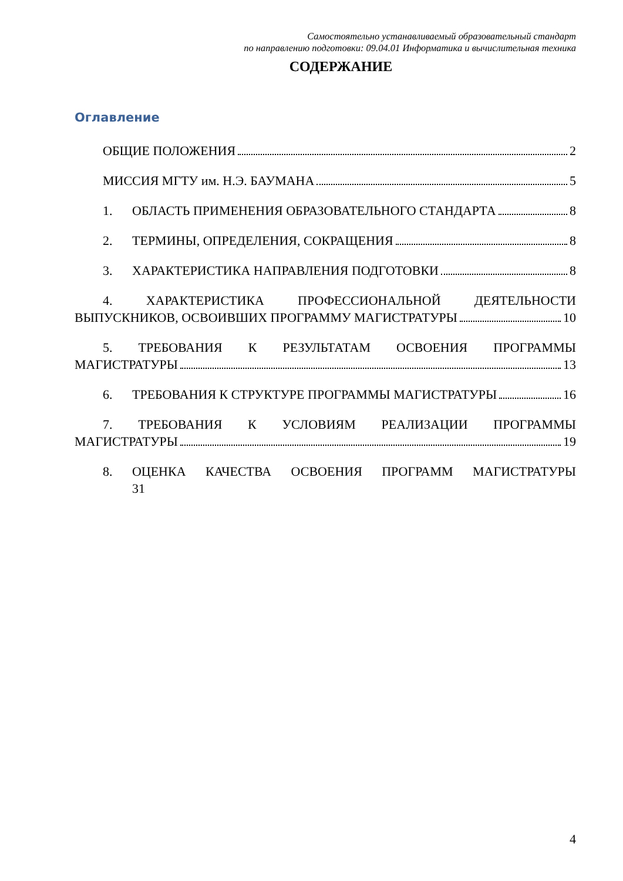Самостоятельно устанавливаемый образовательный стандарт
по направлению подготовки: 09.04.01 Информатика и вычислительная техника
СОДЕРЖАНИЕ
Оглавление
ОБЩИЕ ПОЛОЖЕНИЯ 2
МИССИЯ МГТУ им. Н.Э. БАУМАНА 5
1. ОБЛАСТЬ ПРИМЕНЕНИЯ ОБРАЗОВАТЕЛЬНОГО СТАНДАРТА 8
2. ТЕРМИНЫ, ОПРЕДЕЛЕНИЯ, СОКРАЩЕНИЯ 8
3. ХАРАКТЕРИСТИКА НАПРАВЛЕНИЯ ПОДГОТОВКИ 8
4. ХАРАКТЕРИСТИКА ПРОФЕССИОНАЛЬНОЙ ДЕЯТЕЛЬНОСТИ
ВЫПУСКНИКОВ, ОСВОИВШИХ ПРОГРАММУ МАГИСТРАТУРЫ 10
5. ТРЕБОВАНИЯ К РЕЗУЛЬТАТАМ ОСВОЕНИЯ ПРОГРАММЫ
МАГИСТРАТУРЫ 13
6. ТРЕБОВАНИЯ К СТРУКТУРЕ ПРОГРАММЫ МАГИСТРАТУРЫ 16
7. ТРЕБОВАНИЯ К УСЛОВИЯМ РЕАЛИЗАЦИИ ПРОГРАММЫ
МАГИСТРАТУРЫ 19
8. ОЦЕНКА КАЧЕСТВА ОСВОЕНИЯ ПРОГРАММ МАГИСТРАТУРЫ
31
4